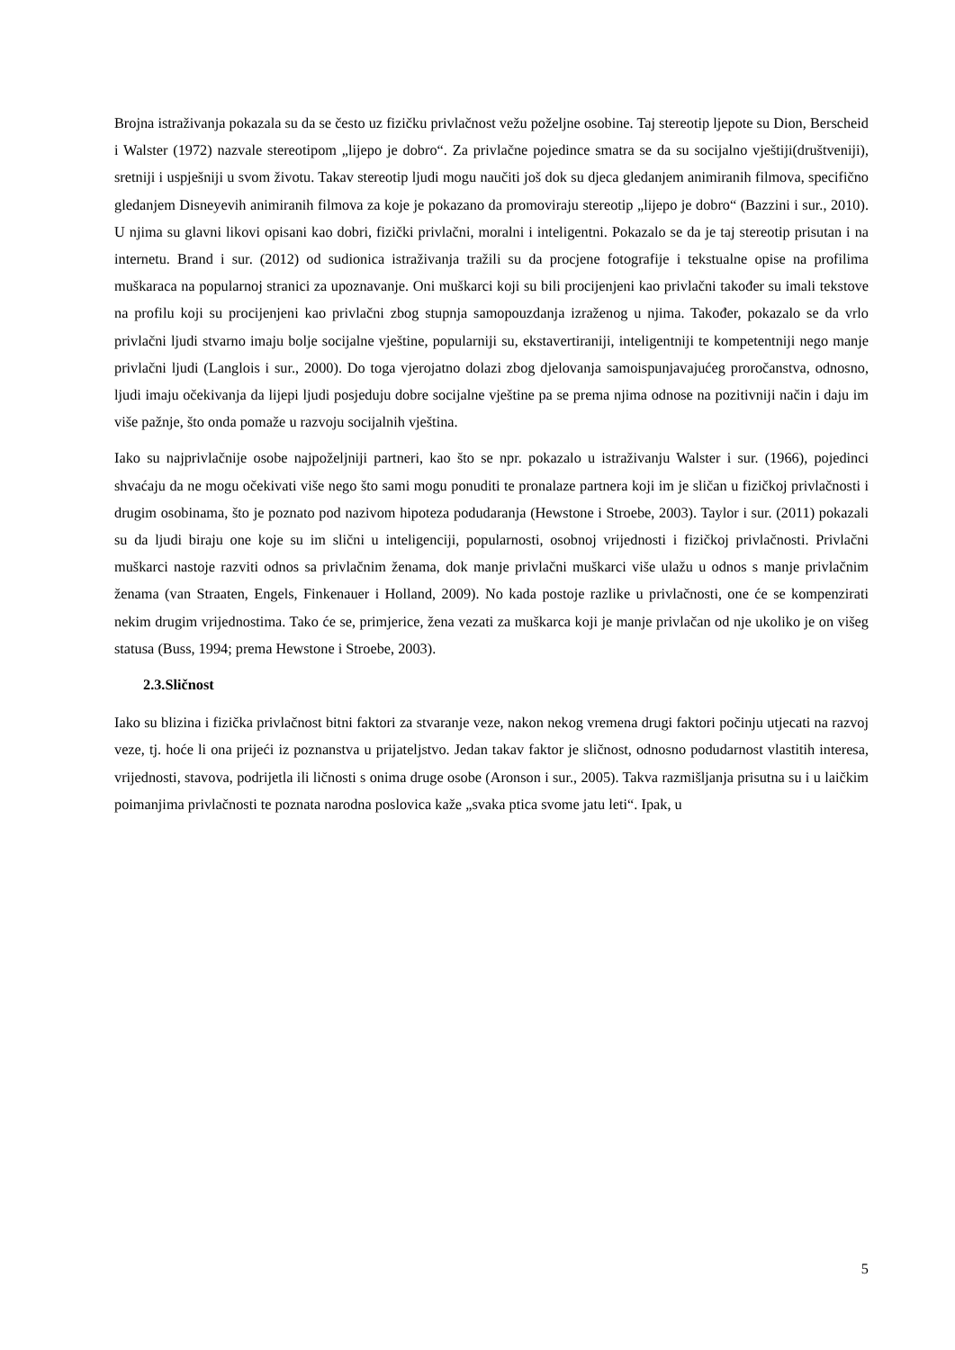Brojna istraživanja pokazala su da se često uz fizičku privlačnost vežu poželjne osobine. Taj stereotip ljepote su Dion, Berscheid i Walster (1972) nazvale stereotipom „lijepo je dobro“. Za privlačne pojedince smatra se da su socijalno vještiji(društveniji), sretniji i uspješniji u svom životu. Takav stereotip ljudi mogu naučiti još dok su djeca gledanjem animiranih filmova, specifično gledanjem Disneyevih animiranih filmova za koje je pokazano da promoviraju stereotip „lijepo je dobro“ (Bazzini i sur., 2010). U njima su glavni likovi opisani kao dobri, fizički privlačni, moralni i inteligentni. Pokazalo se da je taj stereotip prisutan i na internetu. Brand i sur. (2012) od sudionica istraživanja tražili su da procjene fotografije i tekstualne opise na profilima muškaraca na popularnoj stranici za upoznavanje. Oni muškarci koji su bili procijenjeni kao privlačni također su imali tekstove na profilu koji su procijenjeni kao privlačni zbog stupnja samopouzdanja izraženog u njima. Također, pokazalo se da vrlo privlačni ljudi stvarno imaju bolje socijalne vještine, popularniji su, ekstavertiraniji, inteligentniji te kompetentniji nego manje privlačni ljudi (Langlois i sur., 2000). Do toga vjerojatno dolazi zbog djelovanja samoispunjavajućeg proročanstva, odnosno, ljudi imaju očekivanja da lijepi ljudi posjeduju dobre socijalne vještine pa se prema njima odnose na pozitivniji način i daju im više pažnje, što onda pomaže u razvoju socijalnih vještina.
Iako su najprivlačnije osobe najpoželjniji partneri, kao što se npr. pokazalo u istraživanju Walster i sur. (1966), pojedinci shvaćaju da ne mogu očekivati više nego što sami mogu ponuditi te pronalaze partnera koji im je sličan u fizičkoj privlačnosti i drugim osobinama, što je poznato pod nazivom hipoteza podudaranja (Hewstone i Stroebe, 2003). Taylor i sur. (2011) pokazali su da ljudi biraju one koje su im slični u inteligenciji, popularnosti, osobnoj vrijednosti i fizičkoj privlačnosti. Privlačni muškarci nastoje razviti odnos sa privlačnim ženama, dok manje privlačni muškarci više ulažu u odnos s manje privlačnim ženama (van Straaten, Engels, Finkenauer i Holland, 2009). No kada postoje razlike u privlačnosti, one će se kompenzirati nekim drugim vrijednostima. Tako će se, primjerice, žena vezati za muškarca koji je manje privlačan od nje ukoliko je on višeg statusa (Buss, 1994; prema Hewstone i Stroebe, 2003).
2.3.Sličnost
Iako su blizina i fizička privlačnost bitni faktori za stvaranje veze, nakon nekog vremena drugi faktori počinju utjecati na razvoj veze, tj. hoće li ona prijeći iz poznanstva u prijateljstvo. Jedan takav faktor je sličnost, odnosno podudarnost vlastitih interesa, vrijednosti, stavova, podrijetla ili ličnosti s onima druge osobe (Aronson i sur., 2005). Takva razmišljanja prisutna su i u laičkim poimanjima privlačnosti te poznata narodna poslovica kaže „svaka ptica svome jatu leti“. Ipak, u
5